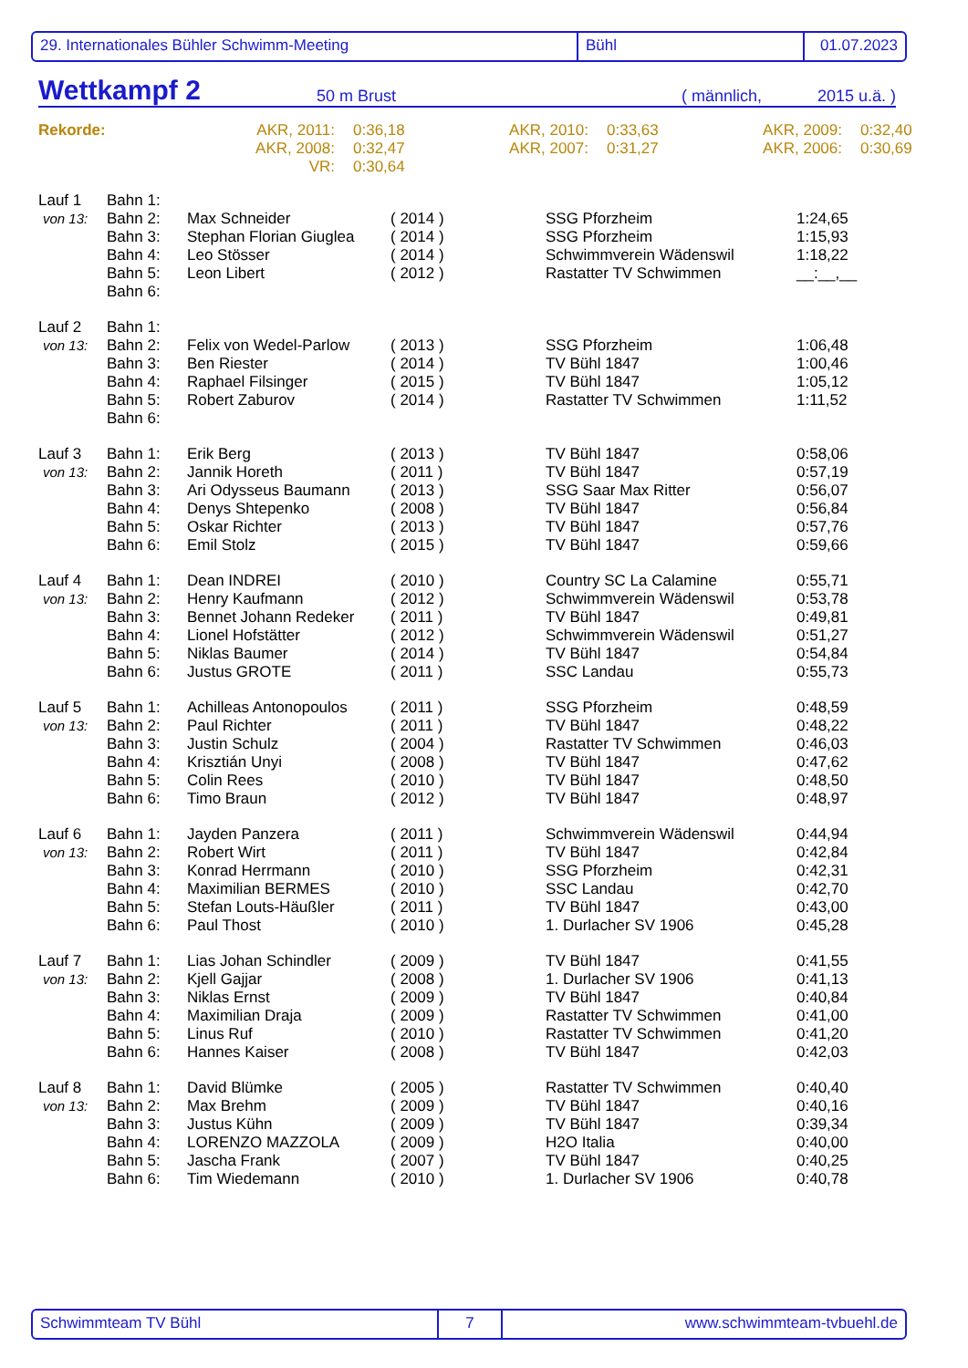29. Internationales Bühler Schwimm-Meeting Bühl 01.07.2023
Wettkampf 2 50 m Brust ( männlich, 2015 u.ä. )
| Rekorde: | AKR, 2011: | 0:36,18 | AKR, 2010: | 0:33,63 | AKR, 2009: | 0:32,40 |
| | AKR, 2008: | 0:32,47 | AKR, 2007: | 0:31,27 | AKR, 2006: | 0:30,69 |
| | VR: | 0:30,64 | | | | |
| Lauf 1 | Bahn 1: | | | | |
| von 13: | Bahn 2: | Max Schneider | ( 2014 ) | SSG Pforzheim | 1:24,65 |
| | Bahn 3: | Stephan Florian Giuglea | ( 2014 ) | SSG Pforzheim | 1:15,93 |
| | Bahn 4: | Leo Stösser | ( 2014 ) | Schwimmverein Wädenswil | 1:18,22 |
| | Bahn 5: | Leon Libert | ( 2012 ) | Rastatter TV Schwimmen | __:__,__ |
| | Bahn 6: | | | | |
| Lauf 2 | Bahn 1: | | | | |
| von 13: | Bahn 2: | Felix von Wedel-Parlow | ( 2013 ) | SSG Pforzheim | 1:06,48 |
| | Bahn 3: | Ben Riester | ( 2014 ) | TV Bühl 1847 | 1:00,46 |
| | Bahn 4: | Raphael Filsinger | ( 2015 ) | TV Bühl 1847 | 1:05,12 |
| | Bahn 5: | Robert Zaburov | ( 2014 ) | Rastatter TV Schwimmen | 1:11,52 |
| | Bahn 6: | | | | |
| Lauf 3 | Bahn 1: | Erik Berg | ( 2013 ) | TV Bühl 1847 | 0:58,06 |
| von 13: | Bahn 2: | Jannik Horeth | ( 2011 ) | TV Bühl 1847 | 0:57,19 |
| | Bahn 3: | Ari Odysseus Baumann | ( 2013 ) | SSG Saar Max Ritter | 0:56,07 |
| | Bahn 4: | Denys Shtepenko | ( 2008 ) | TV Bühl 1847 | 0:56,84 |
| | Bahn 5: | Oskar Richter | ( 2013 ) | TV Bühl 1847 | 0:57,76 |
| | Bahn 6: | Emil Stolz | ( 2015 ) | TV Bühl 1847 | 0:59,66 |
| Lauf 4 | Bahn 1: | Dean INDREI | ( 2010 ) | Country SC La Calamine | 0:55,71 |
| von 13: | Bahn 2: | Henry Kaufmann | ( 2012 ) | Schwimmverein Wädenswil | 0:53,78 |
| | Bahn 3: | Bennet Johann Redeker | ( 2011 ) | TV Bühl 1847 | 0:49,81 |
| | Bahn 4: | Lionel Hofstätter | ( 2012 ) | Schwimmverein Wädenswil | 0:51,27 |
| | Bahn 5: | Niklas Baumer | ( 2014 ) | TV Bühl 1847 | 0:54,84 |
| | Bahn 6: | Justus GROTE | ( 2011 ) | SSC Landau | 0:55,73 |
| Lauf 5 | Bahn 1: | Achilleas Antonopoulos | ( 2011 ) | SSG Pforzheim | 0:48,59 |
| von 13: | Bahn 2: | Paul Richter | ( 2011 ) | TV Bühl 1847 | 0:48,22 |
| | Bahn 3: | Justin Schulz | ( 2004 ) | Rastatter TV Schwimmen | 0:46,03 |
| | Bahn 4: | Krisztián Unyi | ( 2008 ) | TV Bühl 1847 | 0:47,62 |
| | Bahn 5: | Colin Rees | ( 2010 ) | TV Bühl 1847 | 0:48,50 |
| | Bahn 6: | Timo Braun | ( 2012 ) | TV Bühl 1847 | 0:48,97 |
| Lauf 6 | Bahn 1: | Jayden Panzera | ( 2011 ) | Schwimmverein Wädenswil | 0:44,94 |
| von 13: | Bahn 2: | Robert Wirt | ( 2011 ) | TV Bühl 1847 | 0:42,84 |
| | Bahn 3: | Konrad Herrmann | ( 2010 ) | SSG Pforzheim | 0:42,31 |
| | Bahn 4: | Maximilian BERMES | ( 2010 ) | SSC Landau | 0:42,70 |
| | Bahn 5: | Stefan Louts-Häußler | ( 2011 ) | TV Bühl 1847 | 0:43,00 |
| | Bahn 6: | Paul Thost | ( 2010 ) | 1. Durlacher SV 1906 | 0:45,28 |
| Lauf 7 | Bahn 1: | Lias Johan Schindler | ( 2009 ) | TV Bühl 1847 | 0:41,55 |
| von 13: | Bahn 2: | Kjell Gajjar | ( 2008 ) | 1. Durlacher SV 1906 | 0:41,13 |
| | Bahn 3: | Niklas Ernst | ( 2009 ) | TV Bühl 1847 | 0:40,84 |
| | Bahn 4: | Maximilian Draja | ( 2009 ) | Rastatter TV Schwimmen | 0:41,00 |
| | Bahn 5: | Linus Ruf | ( 2010 ) | Rastatter TV Schwimmen | 0:41,20 |
| | Bahn 6: | Hannes Kaiser | ( 2008 ) | TV Bühl 1847 | 0:42,03 |
| Lauf 8 | Bahn 1: | David Blümke | ( 2005 ) | Rastatter TV Schwimmen | 0:40,40 |
| von 13: | Bahn 2: | Max Brehm | ( 2009 ) | TV Bühl 1847 | 0:40,16 |
| | Bahn 3: | Justus Kühn | ( 2009 ) | TV Bühl 1847 | 0:39,34 |
| | Bahn 4: | LORENZO MAZZOLA | ( 2009 ) | H2O Italia | 0:40,00 |
| | Bahn 5: | Jascha Frank | ( 2007 ) | TV Bühl 1847 | 0:40,25 |
| | Bahn 6: | Tim Wiedemann | ( 2010 ) | 1. Durlacher SV 1906 | 0:40,78 |
Schwimmteam TV Bühl 7 www.schwimmteam-tvbuehl.de